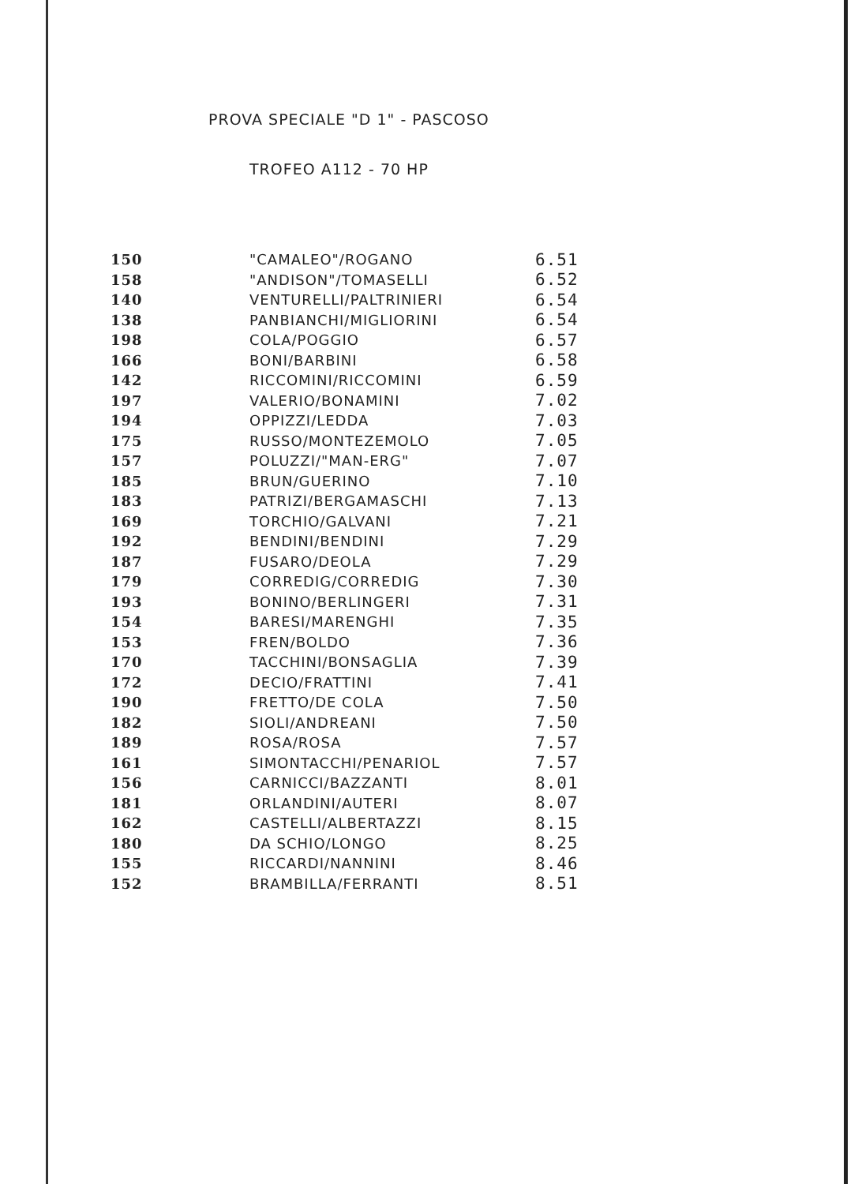PROVA SPECIALE "D 1" - PASCOSO
TROFEO A112 - 70 HP
| 150 | "CAMALEO"/ROGANO | 6.51 |
| 158 | "ANDISON"/TOMASELLI | 6.52 |
| 140 | VENTURELLI/PALTRINIERI | 6.54 |
| 138 | PANBIANCHI/MIGLIORINI | 6.54 |
| 198 | COLA/POGGIO | 6.57 |
| 166 | BONI/BARBINI | 6.58 |
| 142 | RICCOMINI/RICCOMINI | 6.59 |
| 197 | VALERIO/BONAMINI | 7.02 |
| 194 | OPPIZZI/LEDDA | 7.03 |
| 175 | RUSSO/MONTEZEMOLO | 7.05 |
| 157 | POLUZZI/"MAN-ERG" | 7.07 |
| 185 | BRUN/GUERINO | 7.10 |
| 183 | PATRIZI/BERGAMASCHI | 7.13 |
| 169 | TORCHIO/GALVANI | 7.21 |
| 192 | BENDINI/BENDINI | 7.29 |
| 187 | FUSARO/DEOLA | 7.29 |
| 179 | CORREDIG/CORREDIG | 7.30 |
| 193 | BONINO/BERLINGERI | 7.31 |
| 154 | BARESI/MARENGHI | 7.35 |
| 153 | FREN/BOLDO | 7.36 |
| 170 | TACCHINI/BONSAGLIA | 7.39 |
| 172 | DECIO/FRATTINI | 7.41 |
| 190 | FRETTO/DE COLA | 7.50 |
| 182 | SIOLI/ANDREANI | 7.50 |
| 189 | ROSA/ROSA | 7.57 |
| 161 | SIMONTACCHI/PENARIOL | 7.57 |
| 156 | CARNICCI/BAZZANTI | 8.01 |
| 181 | ORLANDINI/AUTERI | 8.07 |
| 162 | CASTELLI/ALBERTAZZI | 8.15 |
| 180 | DA SCHIO/LONGO | 8.25 |
| 155 | RICCARDI/NANNINI | 8.46 |
| 152 | BRAMBILLA/FERRANTI | 8.51 |